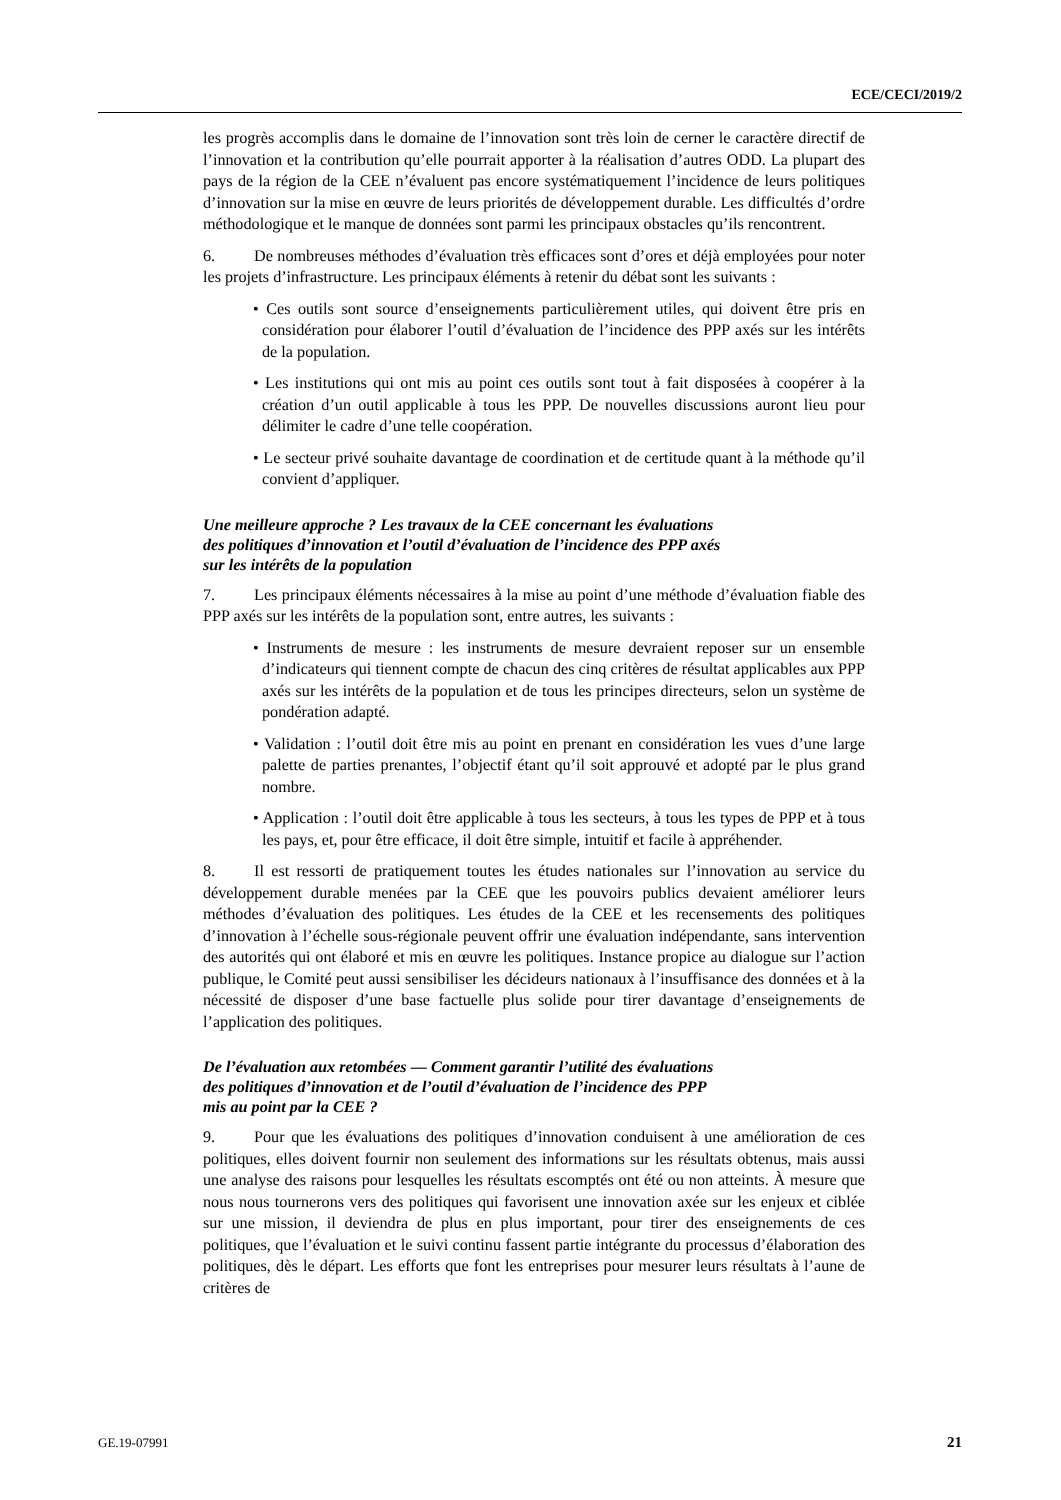ECE/CECI/2019/2
les progrès accomplis dans le domaine de l’innovation sont très loin de cerner le caractère directif de l’innovation et la contribution qu’elle pourrait apporter à la réalisation d’autres ODD. La plupart des pays de la région de la CEE n’évaluent pas encore systématiquement l’incidence de leurs politiques d’innovation sur la mise en œuvre de leurs priorités de développement durable. Les difficultés d’ordre méthodologique et le manque de données sont parmi les principaux obstacles qu’ils rencontrent.
6. De nombreuses méthodes d’évaluation très efficaces sont d’ores et déjà employées pour noter les projets d’infrastructure. Les principaux éléments à retenir du débat sont les suivants :
• Ces outils sont source d’enseignements particulièrement utiles, qui doivent être pris en considération pour élaborer l’outil d’évaluation de l’incidence des PPP axés sur les intérêts de la population.
• Les institutions qui ont mis au point ces outils sont tout à fait disposées à coopérer à la création d’un outil applicable à tous les PPP. De nouvelles discussions auront lieu pour délimiter le cadre d’une telle coopération.
• Le secteur privé souhaite davantage de coordination et de certitude quant à la méthode qu’il convient d’appliquer.
Une meilleure approche ? Les travaux de la CEE concernant les évaluations
des politiques d’innovation et l’outil d’évaluation de l’incidence des PPP axés
sur les intérêts de la population
7. Les principaux éléments nécessaires à la mise au point d’une méthode d’évaluation fiable des PPP axés sur les intérêts de la population sont, entre autres, les suivants :
• Instruments de mesure : les instruments de mesure devraient reposer sur un ensemble d’indicateurs qui tiennent compte de chacun des cinq critères de résultat applicables aux PPP axés sur les intérêts de la population et de tous les principes directeurs, selon un système de pondération adapté.
• Validation : l’outil doit être mis au point en prenant en considération les vues d’une large palette de parties prenantes, l’objectif étant qu’il soit approuvé et adopté par le plus grand nombre.
• Application : l’outil doit être applicable à tous les secteurs, à tous les types de PPP et à tous les pays, et, pour être efficace, il doit être simple, intuitif et facile à appréhender.
8. Il est ressorti de pratiquement toutes les études nationales sur l’innovation au service du développement durable menées par la CEE que les pouvoirs publics devaient améliorer leurs méthodes d’évaluation des politiques. Les études de la CEE et les recensements des politiques d’innovation à l’échelle sous-régionale peuvent offrir une évaluation indépendante, sans intervention des autorités qui ont élaboré et mis en œuvre les politiques. Instance propice au dialogue sur l’action publique, le Comité peut aussi sensibiliser les décideurs nationaux à l’insuffisance des données et à la nécessité de disposer d’une base factuelle plus solide pour tirer davantage d’enseignements de l’application des politiques.
De l’évaluation aux retombées — Comment garantir l’utilité des évaluations
des politiques d’innovation et de l’outil d’évaluation de l’incidence des PPP
mis au point par la CEE ?
9. Pour que les évaluations des politiques d’innovation conduisent à une amélioration de ces politiques, elles doivent fournir non seulement des informations sur les résultats obtenus, mais aussi une analyse des raisons pour lesquelles les résultats escomptés ont été ou non atteints. À mesure que nous nous tournerons vers des politiques qui favorisent une innovation axée sur les enjeux et ciblée sur une mission, il deviendra de plus en plus important, pour tirer des enseignements de ces politiques, que l’évaluation et le suivi continu fassent partie intégrante du processus d’élaboration des politiques, dès le départ. Les efforts que font les entreprises pour mesurer leurs résultats à l’aune de critères de
GE.19-07991 21